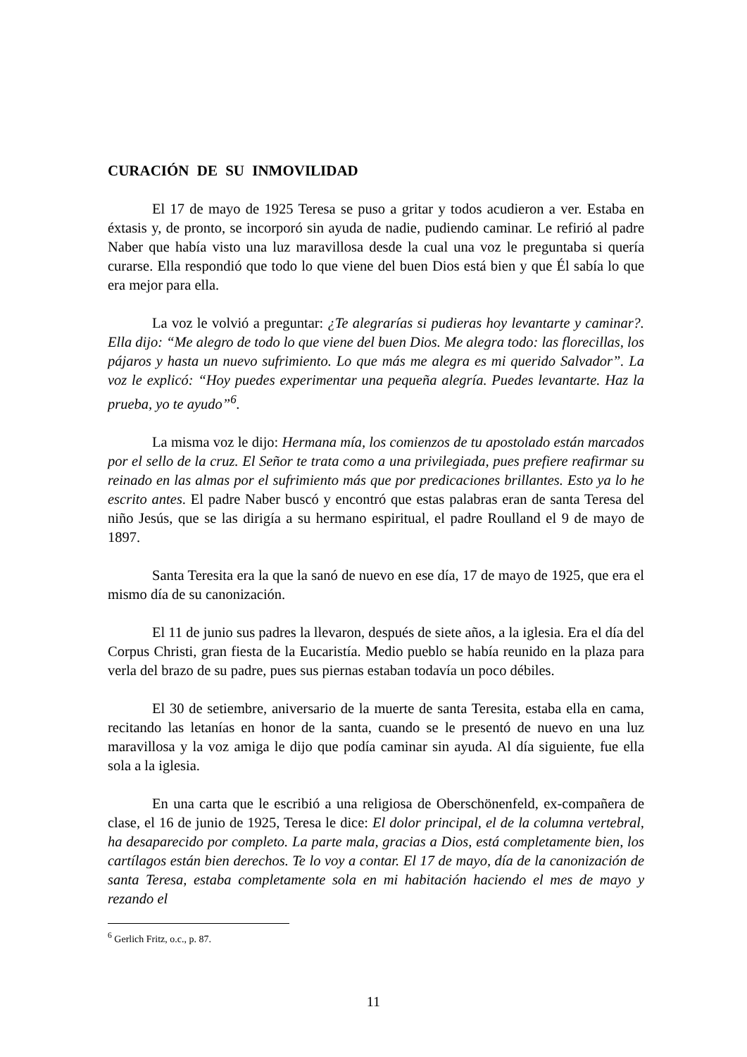CURACIÓN DE SU INMOVILIDAD
El 17 de mayo de 1925 Teresa se puso a gritar y todos acudieron a ver. Estaba en éxtasis y, de pronto, se incorporó sin ayuda de nadie, pudiendo caminar. Le refirió al padre Naber que había visto una luz maravillosa desde la cual una voz le preguntaba si quería curarse. Ella respondió que todo lo que viene del buen Dios está bien y que Él sabía lo que era mejor para ella.
La voz le volvió a preguntar: ¿Te alegrarías si pudieras hoy levantarte y caminar?. Ella dijo: “Me alegro de todo lo que viene del buen Dios. Me alegra todo: las florecillas, los pájaros y hasta un nuevo sufrimiento. Lo que más me alegra es mi querido Salvador”. La voz le explicó: “Hoy puedes experimentar una pequeña alegría. Puedes levantarte. Haz la prueba, yo te ayudo”<sup>6</sup>.
La misma voz le dijo: Hermana mía, los comienzos de tu apostolado están marcados por el sello de la cruz. El Señor te trata como a una privilegiada, pues prefiere reafirmar su reinado en las almas por el sufrimiento más que por predicaciones brillantes. Esto ya lo he escrito antes. El padre Naber buscó y encontró que estas palabras eran de santa Teresa del niño Jesús, que se las dirigía a su hermano espiritual, el padre Roulland el 9 de mayo de 1897.
Santa Teresita era la que la sanó de nuevo en ese día, 17 de mayo de 1925, que era el mismo día de su canonización.
El 11 de junio sus padres la llevaron, después de siete años, a la iglesia. Era el día del Corpus Christi, gran fiesta de la Eucaristía. Medio pueblo se había reunido en la plaza para verla del brazo de su padre, pues sus piernas estaban todavía un poco débiles.
El 30 de setiembre, aniversario de la muerte de santa Teresita, estaba ella en cama, recitando las letanías en honor de la santa, cuando se le presentó de nuevo en una luz maravillosa y la voz amiga le dijo que podía caminar sin ayuda. Al día siguiente, fue ella sola a la iglesia.
En una carta que le escribió a una religiosa de Oberschönenfeld, ex-compañera de clase, el 16 de junio de 1925, Teresa le dice: El dolor principal, el de la columna vertebral, ha desaparecido por completo. La parte mala, gracias a Dios, está completamente bien, los cartílagos están bien derechos. Te lo voy a contar. El 17 de mayo, día de la canonización de santa Teresa, estaba completamente sola en mi habitación haciendo el mes de mayo y rezando el
<sup>6</sup> Gerlich Fritz, o.c., p. 87.
11